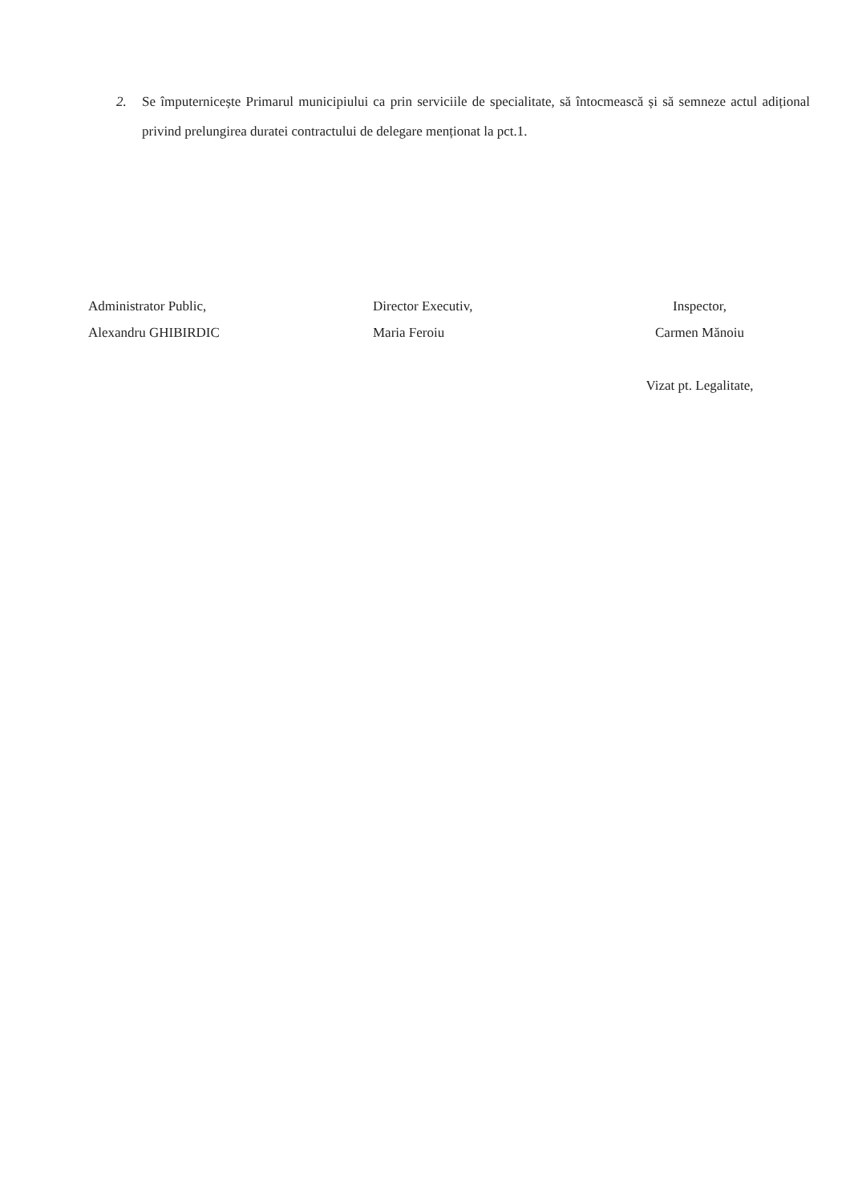2. Se împuternicește Primarul municipiului ca prin serviciile de specialitate, să întocmească și să semneze actul adițional privind prelungirea duratei contractului de delegare menționat la pct.1.
Administrator Public,
Alexandru GHIBIRDIC
Director Executiv,
Maria Feroiu
Inspector,
Carmen Mănoiu
Vizat pt. Legalitate,